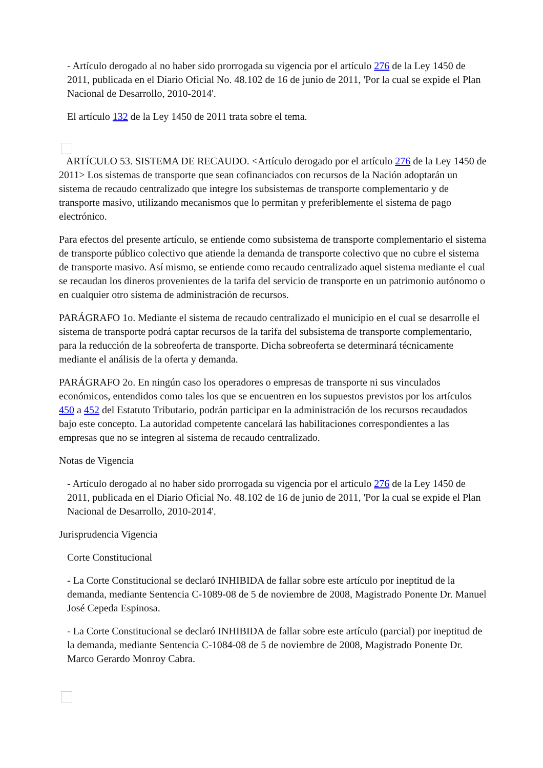- Artículo derogado al no haber sido prorrogada su vigencia por el artículo 276 de la Ley 1450 de 2011, publicada en el Diario Oficial No. 48.102 de 16 de junio de 2011, 'Por la cual se expide el Plan Nacional de Desarrollo, 2010-2014'.
El artículo 132 de la Ley 1450 de 2011 trata sobre el tema.
ARTÍCULO 53. SISTEMA DE RECAUDO. <Artículo derogado por el artículo 276 de la Ley 1450 de 2011> Los sistemas de transporte que sean cofinanciados con recursos de la Nación adoptarán un sistema de recaudo centralizado que integre los subsistemas de transporte complementario y de transporte masivo, utilizando mecanismos que lo permitan y preferiblemente el sistema de pago electrónico.
Para efectos del presente artículo, se entiende como subsistema de transporte complementario el sistema de transporte público colectivo que atiende la demanda de transporte colectivo que no cubre el sistema de transporte masivo. Así mismo, se entiende como recaudo centralizado aquel sistema mediante el cual se recaudan los dineros provenientes de la tarifa del servicio de transporte en un patrimonio autónomo o en cualquier otro sistema de administración de recursos.
PARÁGRAFO 1o. Mediante el sistema de recaudo centralizado el municipio en el cual se desarrolle el sistema de transporte podrá captar recursos de la tarifa del subsistema de transporte complementario, para la reducción de la sobreoferta de transporte. Dicha sobreoferta se determinará técnicamente mediante el análisis de la oferta y demanda.
PARÁGRAFO 2o. En ningún caso los operadores o empresas de transporte ni sus vinculados económicos, entendidos como tales los que se encuentren en los supuestos previstos por los artículos 450 a 452 del Estatuto Tributario, podrán participar en la administración de los recursos recaudados bajo este concepto. La autoridad competente cancelará las habilitaciones correspondientes a las empresas que no se integren al sistema de recaudo centralizado.
Notas de Vigencia
- Artículo derogado al no haber sido prorrogada su vigencia por el artículo 276 de la Ley 1450 de 2011, publicada en el Diario Oficial No. 48.102 de 16 de junio de 2011, 'Por la cual se expide el Plan Nacional de Desarrollo, 2010-2014'.
Jurisprudencia Vigencia
Corte Constitucional
- La Corte Constitucional se declaró INHIBIDA de fallar sobre este artículo por ineptitud de la demanda, mediante Sentencia C-1089-08 de 5 de noviembre de 2008, Magistrado Ponente Dr. Manuel José Cepeda Espinosa.
- La Corte Constitucional se declaró INHIBIDA de fallar sobre este artículo (parcial) por ineptitud de la demanda, mediante Sentencia C-1084-08 de 5 de noviembre de 2008, Magistrado Ponente Dr. Marco Gerardo Monroy Cabra.